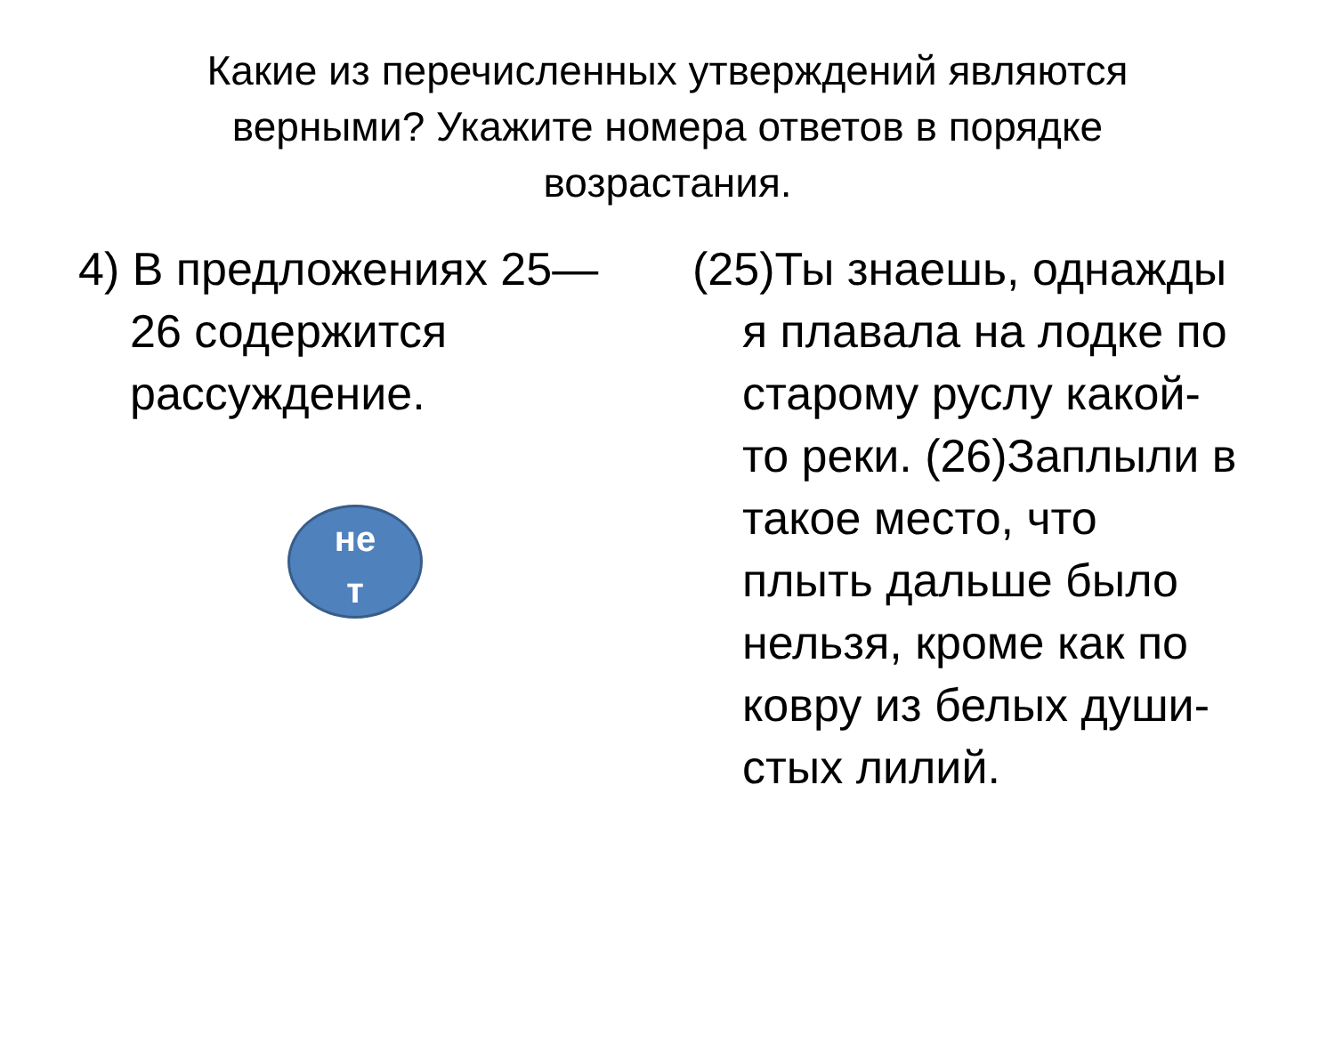Какие из перечисленных утверждений являются верными? Укажите номера ответов в порядке возрастания.
4) В предложениях 25—26 содержится рассуждение.
не
т
(25)Ты знаешь, однаж­ды я плавала на лодке по старому руслу какой-то реки. (26)Заплыли в такое место, что плыть дальше было нель­зя, кроме как по ковру из белых души­стых лилий.